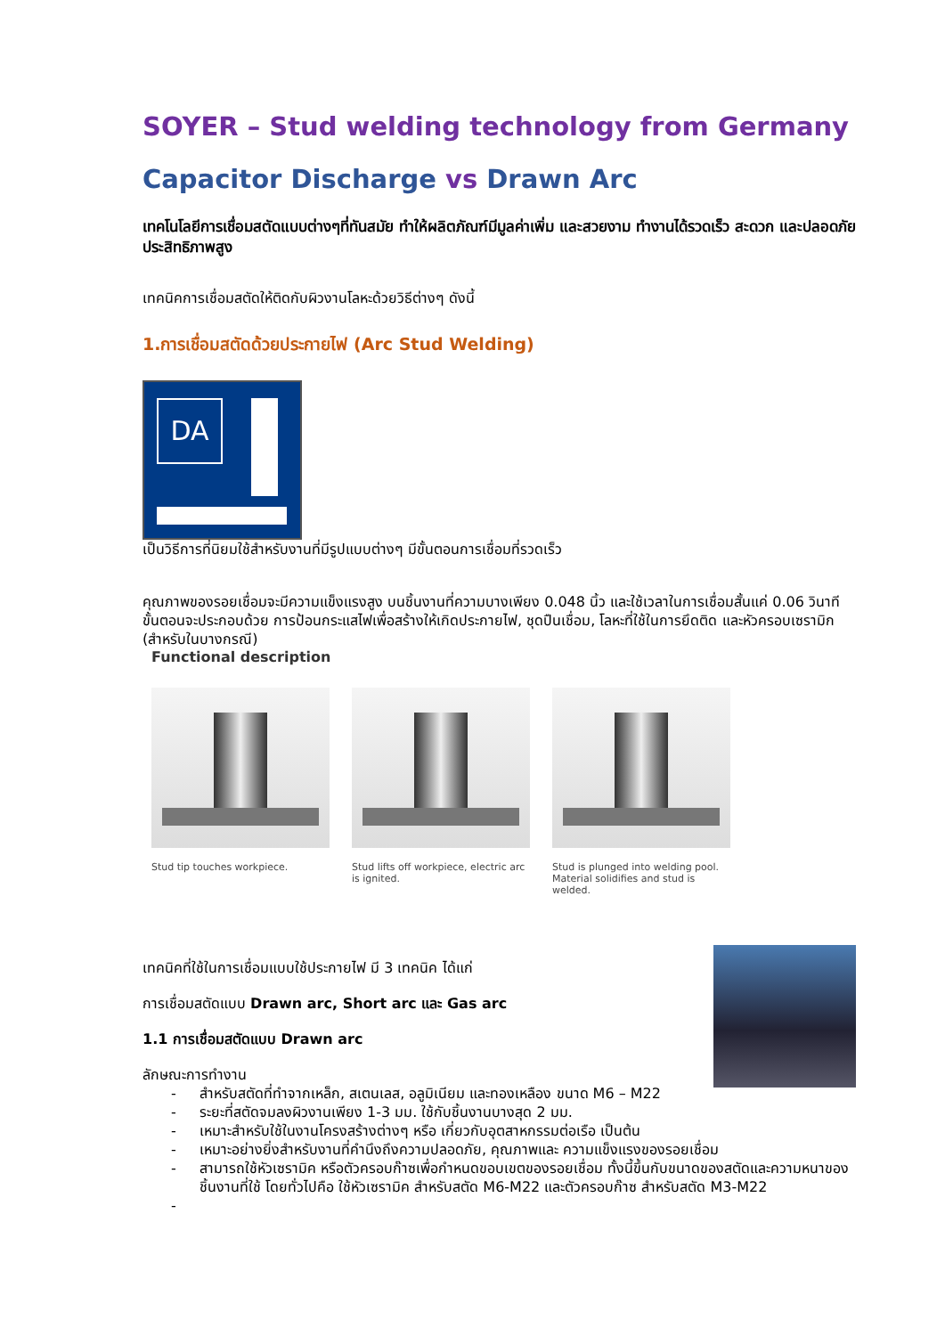SOYER – Stud welding technology from Germany
Capacitor Discharge vs Drawn Arc
เทคโนโลยีการเชื่อมสตัดแบบต่างๆที่ทันสมัย ทำให้ผลิตภัณฑ์มีมูลค่าเพิ่ม และสวยงาม ทำงานได้รวดเร็ว สะดวก และปลอดภัย ประสิทธิภาพสูง
เทคนิคการเชื่อมสตัดให้ติดกับผิวงานโลหะด้วยวิธีต่างๆ ดังนี้
1.การเชื่อมสตัดด้วยประกายไฟ (Arc Stud Welding)
DA
เป็นวิธีการที่นิยมใช้สำหรับงานที่มีรูปแบบต่างๆ มีขั้นตอนการเชื่อมที่รวดเร็ว
คุณภาพของรอยเชื่อมจะมีความแข็งแรงสูง บนชิ้นงานที่ความบางเพียง 0.048 นิ้ว และใช้เวลาในการเชื่อมสั้นแค่ 0.06 วินาที ขั้นตอนจะประกอบด้วย การป้อนกระแสไฟเพื่อสร้างให้เกิดประกายไฟ, ชุดปืนเชื่อม, โลหะที่ใช้ในการยึดติด และหัวครอบเซรามิก (สำหรับในบางกรณี)
Functional description
Stud tip touches workpiece. Stud lifts off workpiece, electric arc is ignited.
Stud is plunged into welding pool. Material solidifies and stud is welded.
เทคนิคที่ใช้ในการเชื่อมแบบใช้ประกายไฟ มี 3 เทคนิค ได้แก่
การเชื่อมสตัดแบบ Drawn arc, Short arc และ Gas arc
1.1 การเชื่อมสตัดแบบ Drawn arc
ลักษณะการทำงาน
- สำหรับสตัดที่ทำจากเหล็ก, สเตนเลส, อลูมิเนียม และทองเหลือง ขนาด M6 – M22
- ระยะที่สตัดจมลงผิวงานเพียง 1-3 มม. ใช้กับชิ้นงานบางสุด 2 มม.
- เหมาะสำหรับใช้ในงานโครงสร้างต่างๆ หรือ เกี่ยวกับอุตสาหกรรมต่อเรือ เป็นต้น
- เหมาะอย่างยิ่งสำหรับงานที่คำนึงถึงความปลอดภัย, คุณภาพและ ความแข็งแรงของรอยเชื่อม
- สามารถใช้หัวเซรามิค หรือตัวครอบก๊าซเพื่อกำหนดขอบเขตของรอยเชื่อม ทั้งนี้ขึ้นกับขนาดของสตัดและความหนาของชิ้นงานที่ใช้ โดยทั่วไปคือ ใช้หัวเซรามิค สำหรับสตัด M6-M22 และตัวครอบก๊าซ สำหรับสตัด M3-M22
-